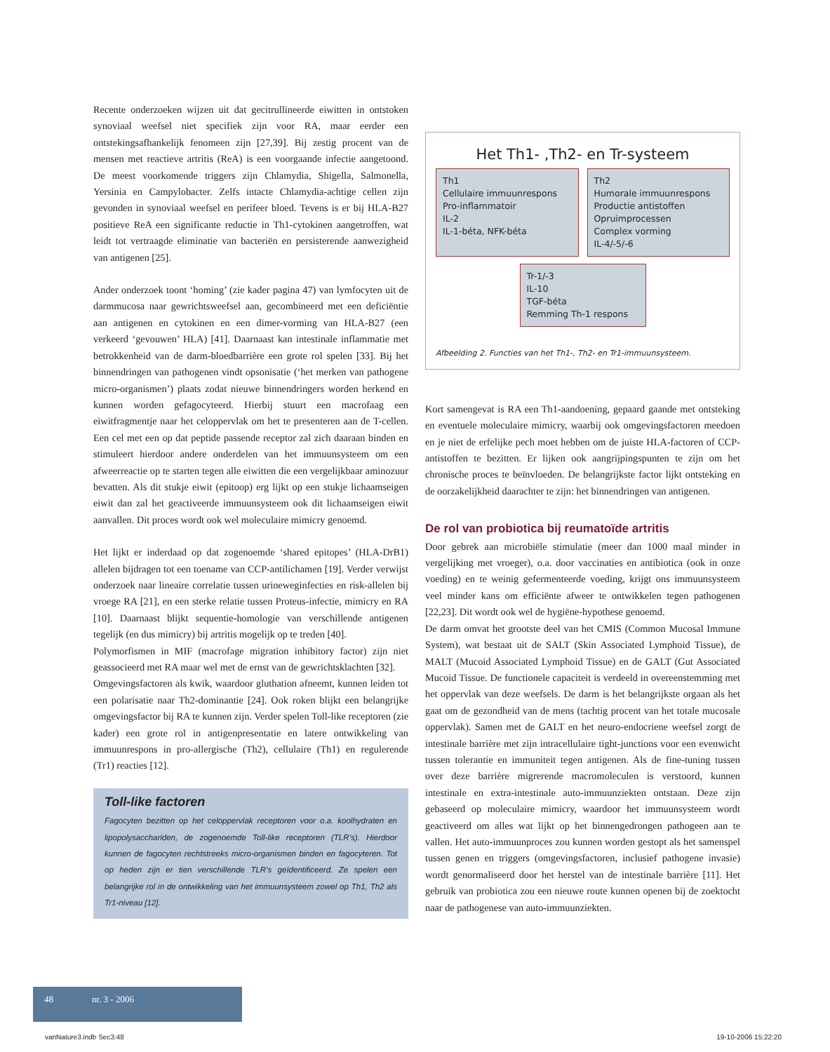Recente onderzoeken wijzen uit dat gecitrullineerde eiwitten in ontstoken synoviaal weefsel niet specifiek zijn voor RA, maar eerder een ontstekingsafhankelijk fenomeen zijn [27,39]. Bij zestig procent van de mensen met reactieve artritis (ReA) is een voorgaande infectie aangetoond. De meest voorkomende triggers zijn Chlamydia, Shigella, Salmonella, Yersinia en Campylobacter. Zelfs intacte Chlamydia-achtige cellen zijn gevonden in synoviaal weefsel en perifeer bloed. Tevens is er bij HLA-B27 positieve ReA een significante reductie in Th1-cytokinen aangetroffen, wat leidt tot vertraagde eliminatie van bacteriën en persisterende aanwezigheid van antigenen [25].
Ander onderzoek toont ‘homing’ (zie kader pagina 47) van lymfocyten uit de darmmucosa naar gewrichtsweefsel aan, gecombineerd met een deficiëntie aan antigenen en cytokinen en een dimer-vorming van HLA-B27 (een verkeerd ‘gevouwen’ HLA) [41]. Daarnaast kan intestinale inflammatie met betrokkenheid van de darm-bloedbarrière een grote rol spelen [33]. Bij het binnendringen van pathogenen vindt opsonisatie (‘het merken van pathogene micro-organismen’) plaats zodat nieuwe binnendringers worden herkend en kunnen worden gefagocyteerd. Hierbij stuurt een macrofaag een eiwitfragmentje naar het celoppervlak om het te presenteren aan de T-cellen. Een cel met een op dat peptide passende receptor zal zich daaraan binden en stimuleert hierdoor andere onderdelen van het immuunsysteem om een afweerreactie op te starten tegen alle eiwitten die een vergelijkbaar aminozuur bevatten. Als dit stukje eiwit (epitoop) erg lijkt op een stukje lichaamseigen eiwit dan zal het geactiveerde immuunsysteem ook dit lichaamseigen eiwit aanvallen. Dit proces wordt ook wel moleculaire mimicry genoemd.
Het lijkt er inderdaad op dat zogenoemde ‘shared epitopes’ (HLA-DrB1) allelen bijdragen tot een toename van CCP-antilichamen [19]. Verder verwijst onderzoek naar lineaire correlatie tussen urineweginfecties en risk-allelen bij vroege RA [21], en een sterke relatie tussen Proteus-infectie, mimicry en RA [10]. Daarnaast blijkt sequentie-homologie van verschillende antigenen tegelijk (en dus mimicry) bij artritis mogelijk op te treden [40].
Polymorfismen in MIF (macrofage migration inhibitory factor) zijn niet geassocieerd met RA maar wel met de ernst van de gewrichtsklachten [32].
Omgevingsfactoren als kwik, waardoor gluthation afneemt, kunnen leiden tot een polarisatie naar Th2-dominantie [24]. Ook roken blijkt een belangrijke omgevingsfactor bij RA te kunnen zijn. Verder spelen Toll-like receptoren (zie kader) een grote rol in antigenpresentatie en latere ontwikkeling van immuunrespons in pro-allergische (Th2), cellulaire (Th1) en regulerende (Tr1) reacties [12].
Toll-like factoren
Fagocyten bezitten op het celoppervlak receptoren voor o.a. koolhydraten en lipopolysacchariden, de zogenoemde Toll-like receptoren (TLR’s). Hierdoor kunnen de fagocyten rechtstreeks micro-organismen binden en fagocyteren. Tot op heden zijn er tien verschillende TLR’s geïdentificeerd. Ze spelen een belangrijke rol in de ontwikkeling van het immuunsysteem zowel op Th1, Th2 als Tr1-niveau [12].
Het Th1- ,Th2- en Tr-systeem
Th1
Cellulaire immuunrespons
Pro-inflammatoir
IL-2
IL-1-béta, NFK-béta
Th2
Humorale immuunrespons
Productie antistoffen
Opruimprocessen
Complex vorming
IL-4/-5/-6
Tr-1/-3
IL-10
TGF-béta
Remming Th-1 respons
Afbeelding 2. Functies van het Th1-, Th2- en Tr1-immuunsysteem.
Kort samengevat is RA een Th1-aandoening, gepaard gaande met ontsteking en eventuele moleculaire mimicry, waarbij ook omgevingsfactoren meedoen en je niet de erfelijke pech moet hebben om de juiste HLA-factoren of CCP-antistoffen te bezitten. Er lijken ook aangrijpingspunten te zijn om het chronische proces te beïnvloeden. De belangrijkste factor lijkt ontsteking en de oorzakelijkheid daarachter te zijn: het binnendringen van antigenen.
De rol van probiotica bij reumatoïde artritis
Door gebrek aan microbiële stimulatie (meer dan 1000 maal minder in vergelijking met vroeger), o.a. door vaccinaties en antibiotica (ook in onze voeding) en te weinig gefermenteerde voeding, krijgt ons immuunsysteem veel minder kans om efficiënte afweer te ontwikkelen tegen pathogenen [22,23]. Dit wordt ook wel de hygiëne-hypothese genoemd.
De darm omvat het grootste deel van het CMIS (Common Mucosal Immune System), wat bestaat uit de SALT (Skin Associated Lymphoid Tissue), de MALT (Mucoid Associated Lymphoid Tissue) en de GALT (Gut Associated Mucoid Tissue. De functionele capaciteit is verdeeld in overeenstemming met het oppervlak van deze weefsels. De darm is het belangrijkste orgaan als het gaat om de gezondheid van de mens (tachtig procent van het totale mucosale oppervlak). Samen met de GALT en het neuro-endocriene weefsel zorgt de intestinale barrière met zijn intracellulaire tight-junctions voor een evenwicht tussen tolerantie en immuniteit tegen antigenen. Als de fine-tuning tussen over deze barrière migrerende macromoleculen is verstoord, kunnen intestinale en extra-intestinale auto-immuunziekten ontstaan. Deze zijn gebaseerd op moleculaire mimicry, waardoor het immuunsysteem wordt geactiveerd om alles wat lijkt op het binnengedrongen pathogeen aan te vallen. Het auto-immuunproces zou kunnen worden gestopt als het samenspel tussen genen en triggers (omgevingsfactoren, inclusief pathogene invasie) wordt genormaliseerd door het herstel van de intestinale barrière [11]. Het gebruik van probiotica zou een nieuwe route kunnen openen bij de zoektocht naar de pathogenese van auto-immuunziekten.
48 nr. 3 - 2006
vanNature3.indb Sec3:48 19-10-2006 15:22:20